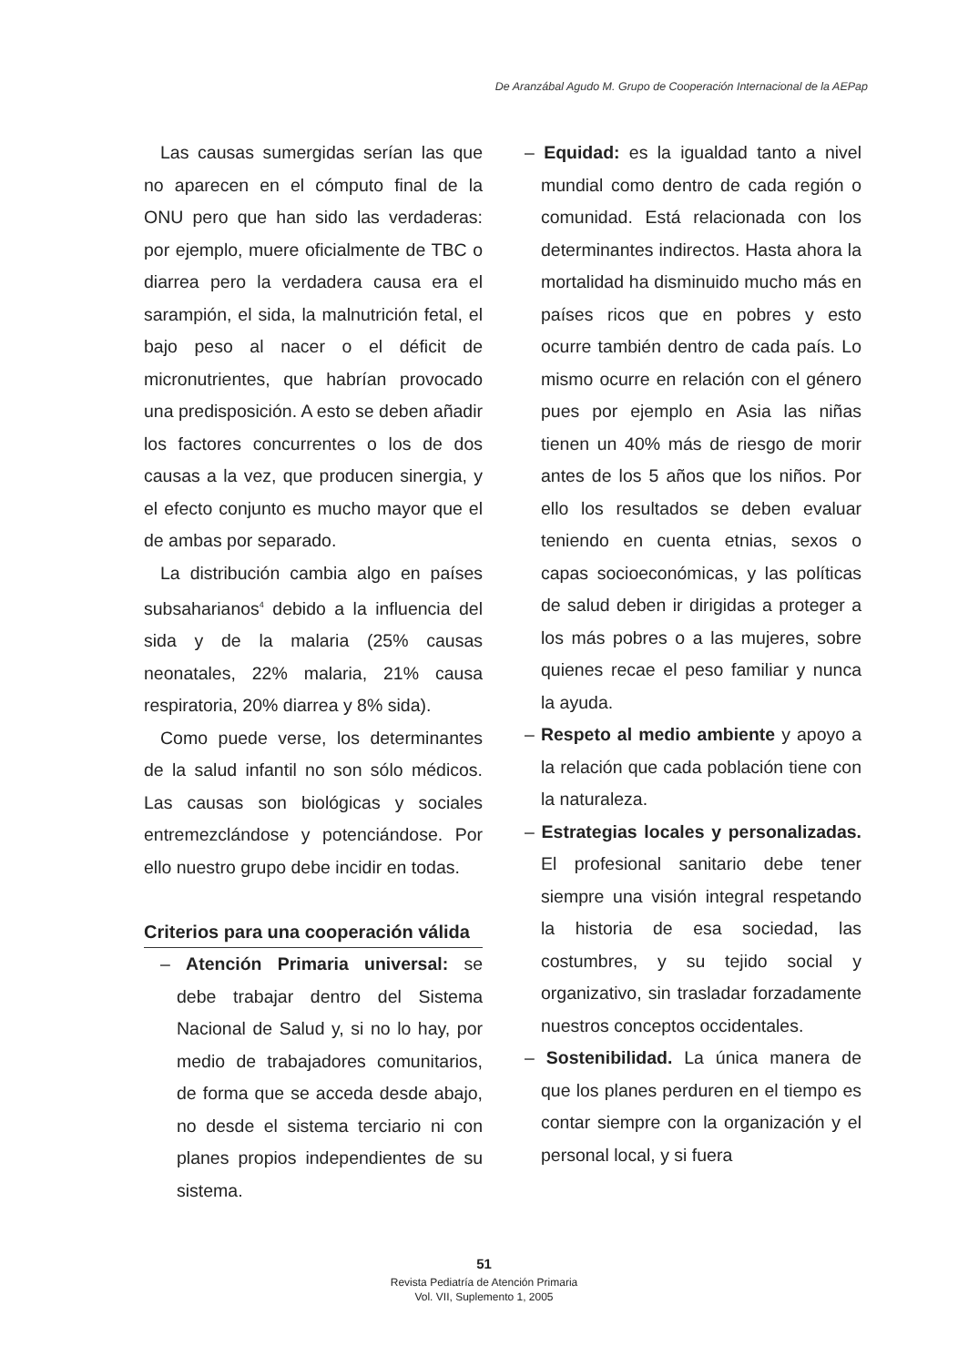De Aranzábal Agudo M. Grupo de Cooperación Internacional de la AEPap
Las causas sumergidas serían las que no aparecen en el cómputo final de la ONU pero que han sido las verdaderas: por ejemplo, muere oficialmente de TBC o diarrea pero la verdadera causa era el sarampión, el sida, la malnutrición fetal, el bajo peso al nacer o el déficit de micronutrientes, que habrían provocado una predisposición. A esto se deben añadir los factores concurrentes o los de dos causas a la vez, que producen sinergia, y el efecto conjunto es mucho mayor que el de ambas por separado.
La distribución cambia algo en países subsaharianos<sup>4</sup> debido a la influencia del sida y de la malaria (25% causas neonatales, 22% malaria, 21% causa respiratoria, 20% diarrea y 8% sida).
Como puede verse, los determinantes de la salud infantil no son sólo médicos. Las causas son biológicas y sociales entremezclándose y potenciándose. Por ello nuestro grupo debe incidir en todas.
Criterios para una cooperación válida
– Atención Primaria universal: se debe trabajar dentro del Sistema Nacional de Salud y, si no lo hay, por medio de trabajadores comunitarios, de forma que se acceda desde abajo, no desde el sistema terciario ni con planes propios independientes de su sistema.
– Equidad: es la igualdad tanto a nivel mundial como dentro de cada región o comunidad. Está relacionada con los determinantes indirectos. Hasta ahora la mortalidad ha disminuido mucho más en países ricos que en pobres y esto ocurre también dentro de cada país. Lo mismo ocurre en relación con el género pues por ejemplo en Asia las niñas tienen un 40% más de riesgo de morir antes de los 5 años que los niños. Por ello los resultados se deben evaluar teniendo en cuenta etnias, sexos o capas socioeconómicas, y las políticas de salud deben ir dirigidas a proteger a los más pobres o a las mujeres, sobre quienes recae el peso familiar y nunca la ayuda.
– Respeto al medio ambiente y apoyo a la relación que cada población tiene con la naturaleza.
– Estrategias locales y personalizadas. El profesional sanitario debe tener siempre una visión integral respetando la historia de esa sociedad, las costumbres, y su tejido social y organizativo, sin trasladar forzadamente nuestros conceptos occidentales.
– Sostenibilidad. La única manera de que los planes perduren en el tiempo es contar siempre con la organización y el personal local, y si fuera
51
Revista Pediatría de Atención Primaria
Vol. VII, Suplemento 1, 2005